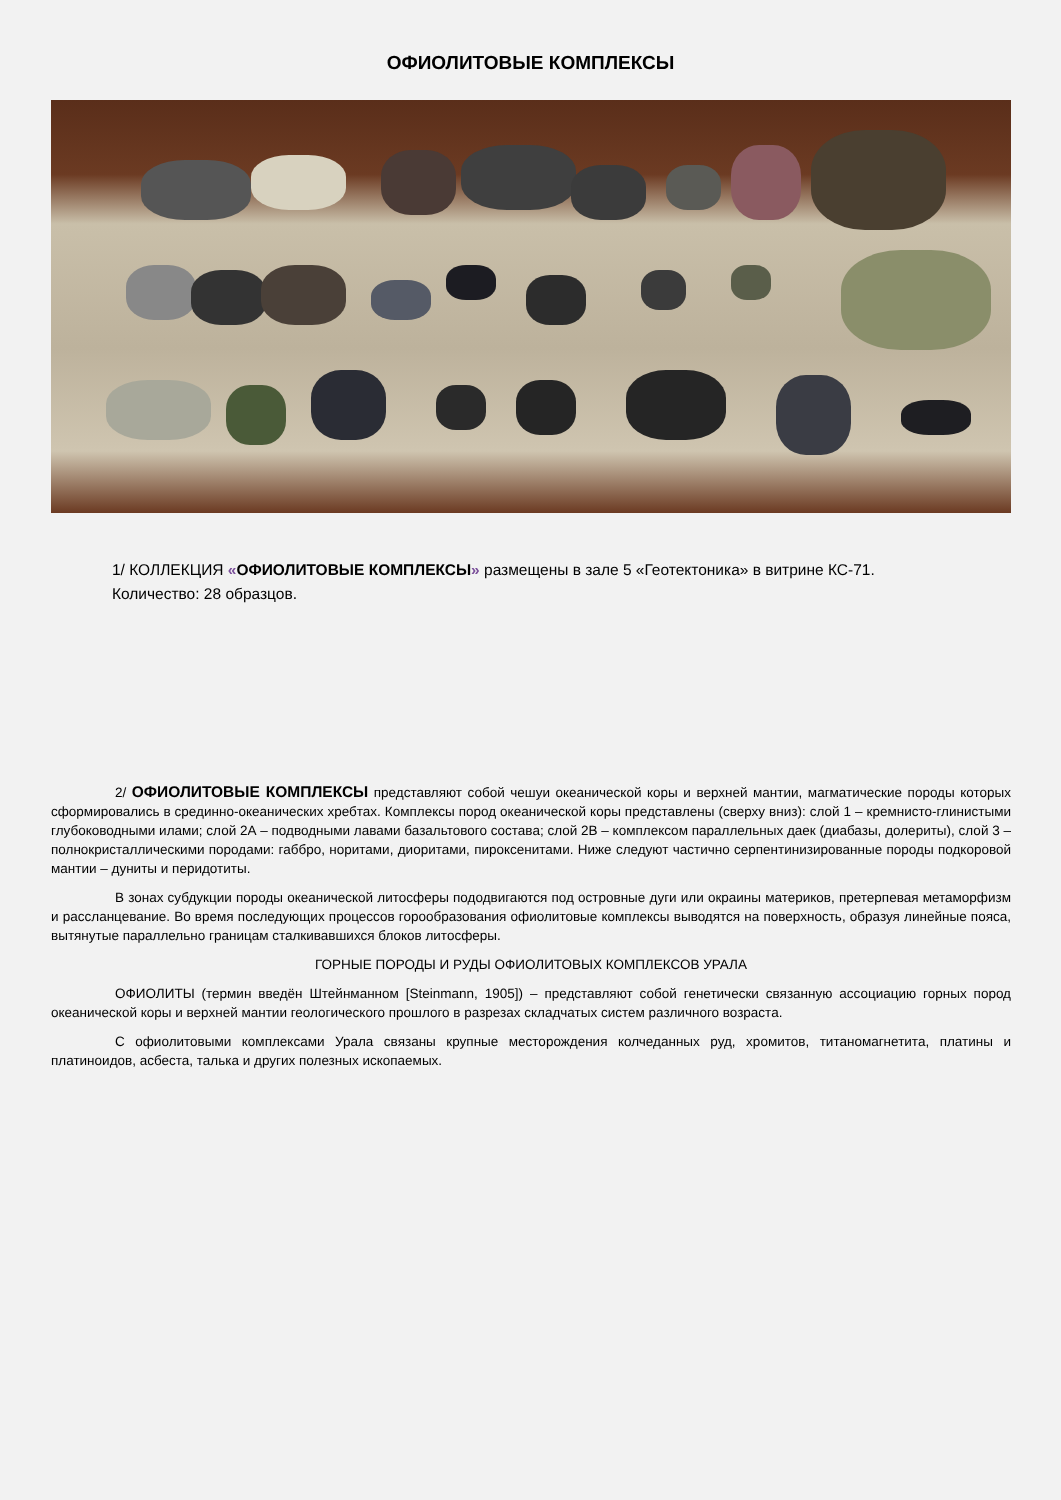ОФИОЛИТОВЫЕ КОМПЛЕКСЫ
1/ КОЛЛЕКЦИЯ «ОФИОЛИТОВЫЕ КОМПЛЕКСЫ» размещены в зале 5 «Геотектоника» в витрине КС-71.
Количество: 28 образцов.
2/ ОФИОЛИТОВЫЕ КОМПЛЕКСЫ представляют собой чешуи океанической коры и верхней мантии, магматические породы которых сформировались в срединно-океанических хребтах. Комплексы пород океанической коры представлены (сверху вниз): слой 1 – кремнисто-глинистыми глубоководными илами; слой 2А – подводными лавами базальтового состава; слой 2В – комплексом параллельных даек (диабазы, долериты), слой 3 – полнокристаллическими породами: габбро, норитами, диоритами, пироксенитами. Ниже следуют частично серпентинизированные породы подкоровой мантии – дуниты и перидотиты.
В зонах субдукции породы океанической литосферы пододвигаются под островные дуги или окраины материков, претерпевая метаморфизм и рассланцевание. Во время последующих процессов горообразования офиолитовые комплексы выводятся на поверхность, образуя линейные пояса, вытянутые параллельно границам сталкивавшихся блоков литосферы.
ГОРНЫЕ ПОРОДЫ И РУДЫ ОФИОЛИТОВЫХ КОМПЛЕКСОВ УРАЛА
ОФИОЛИТЫ (термин введён Штейнманном [Steinmann, 1905]) – представляют собой генетически связанную ассоциацию горных пород океанической коры и верхней мантии геологического прошлого в разрезах складчатых систем различного возраста.
С офиолитовыми комплексами Урала связаны крупные месторождения колчеданных руд, хромитов, титаномагнетита, платины и платиноидов, асбеста, талька и других полезных ископаемых.